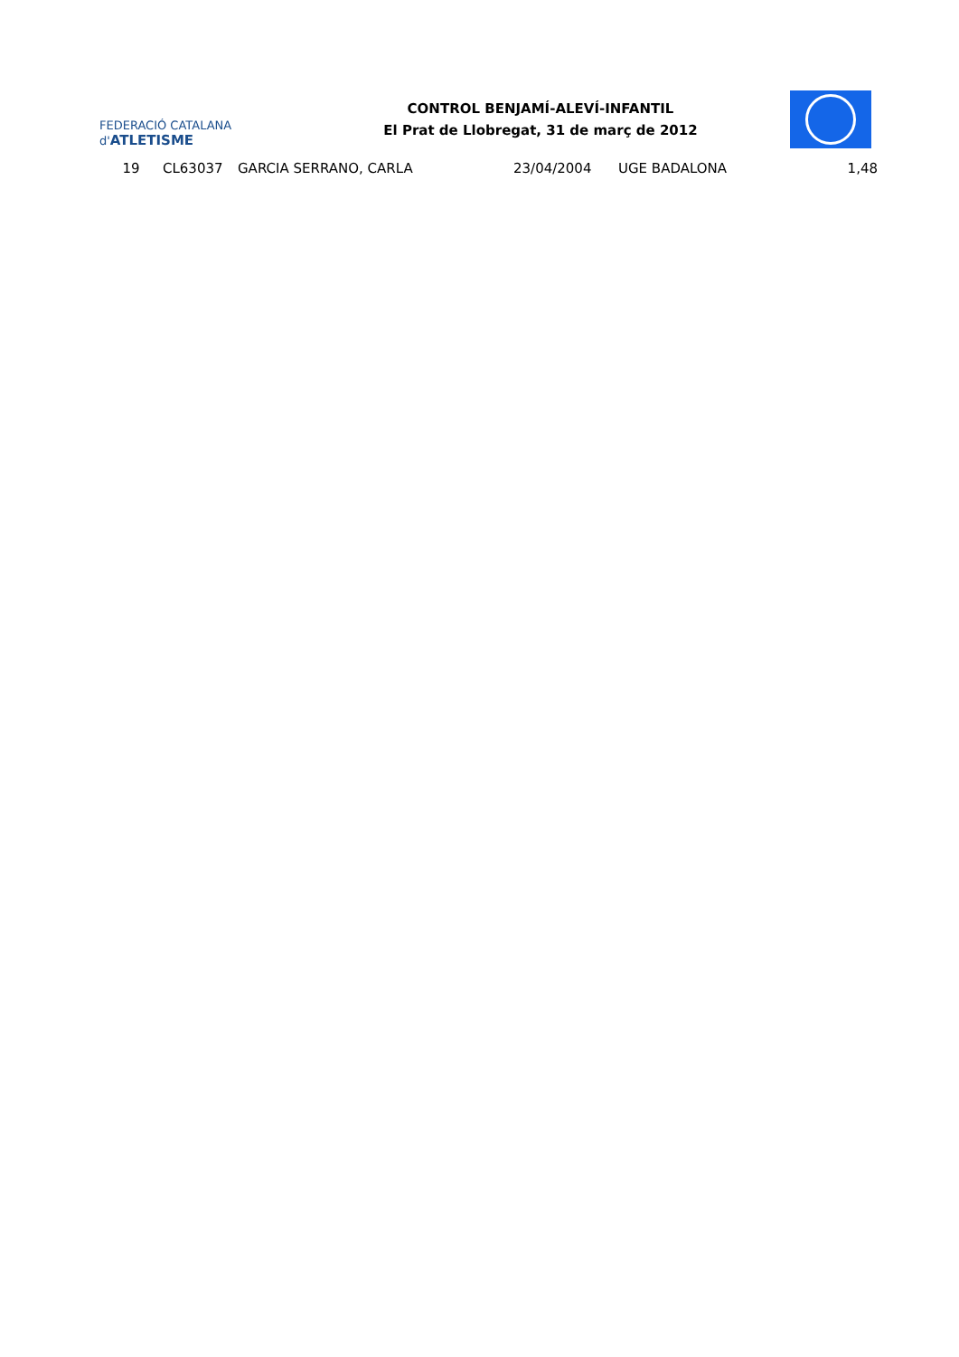FEDERACIÓ CATALANA d'ATLETISME
CONTROL BENJAMÍ-ALEVÍ-INFANTIL
El Prat de Llobregat, 31 de març de 2012
| 19 | CL63037 | GARCIA SERRANO, CARLA | 23/04/2004 | UGE BADALONA | 1,48 |